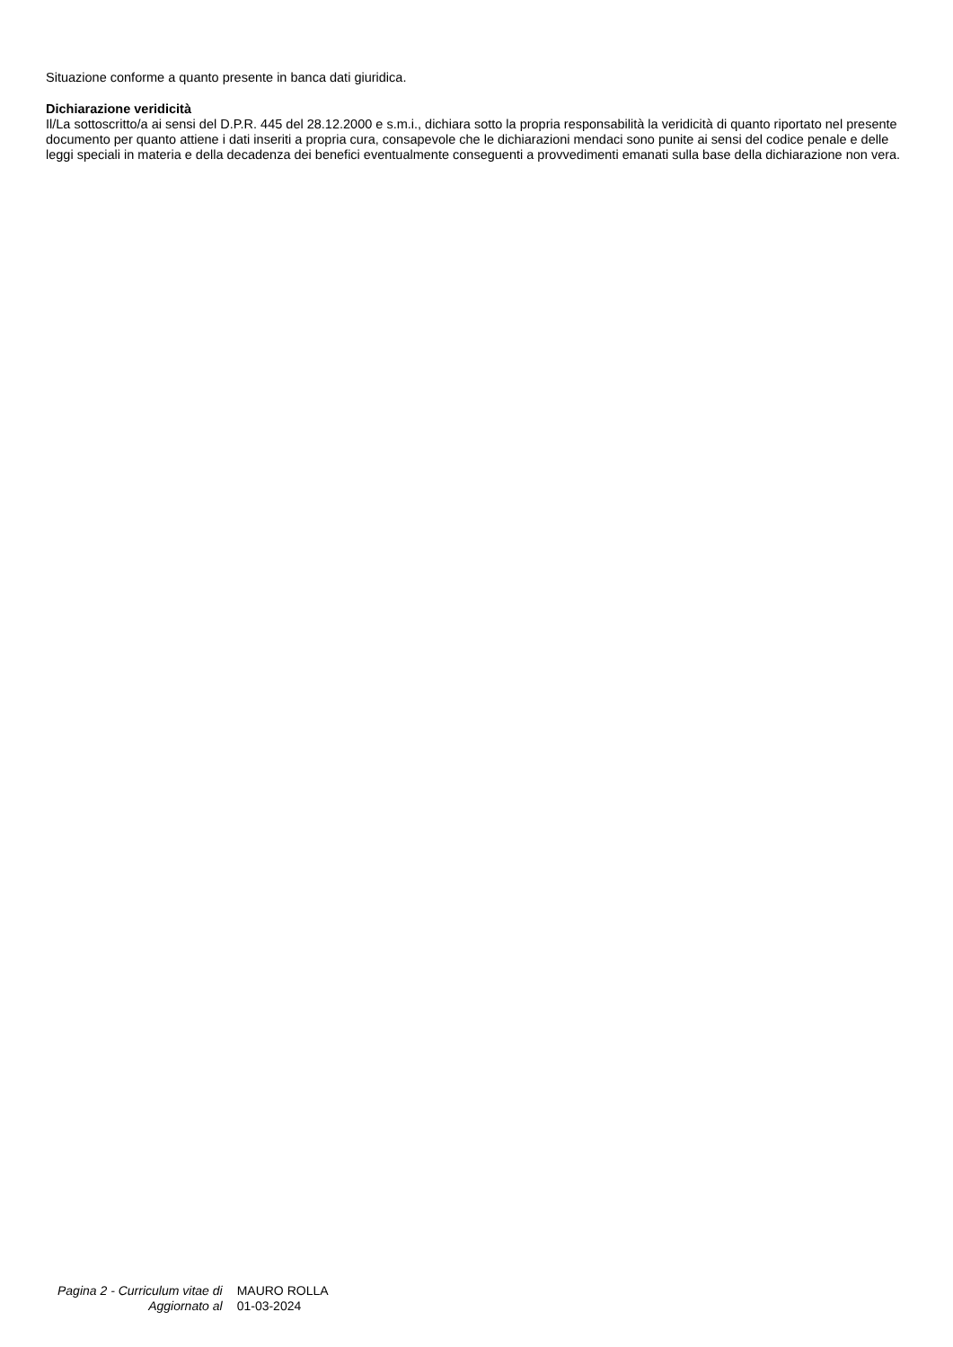Situazione conforme a quanto presente in banca dati giuridica.
Dichiarazione veridicità
Il/La sottoscritto/a ai sensi del D.P.R. 445 del 28.12.2000 e s.m.i., dichiara sotto la propria responsabilità la veridicità di quanto riportato nel presente documento per quanto attiene i dati inseriti a propria cura, consapevole che le dichiarazioni mendaci sono punite ai sensi del codice penale e delle leggi speciali in materia e della decadenza dei benefici eventualmente conseguenti a provvedimenti emanati sulla base della dichiarazione non vera.
| Pagina 2 - Curriculum vitae di | MAURO ROLLA |
| Aggiornato al | 01-03-2024 |